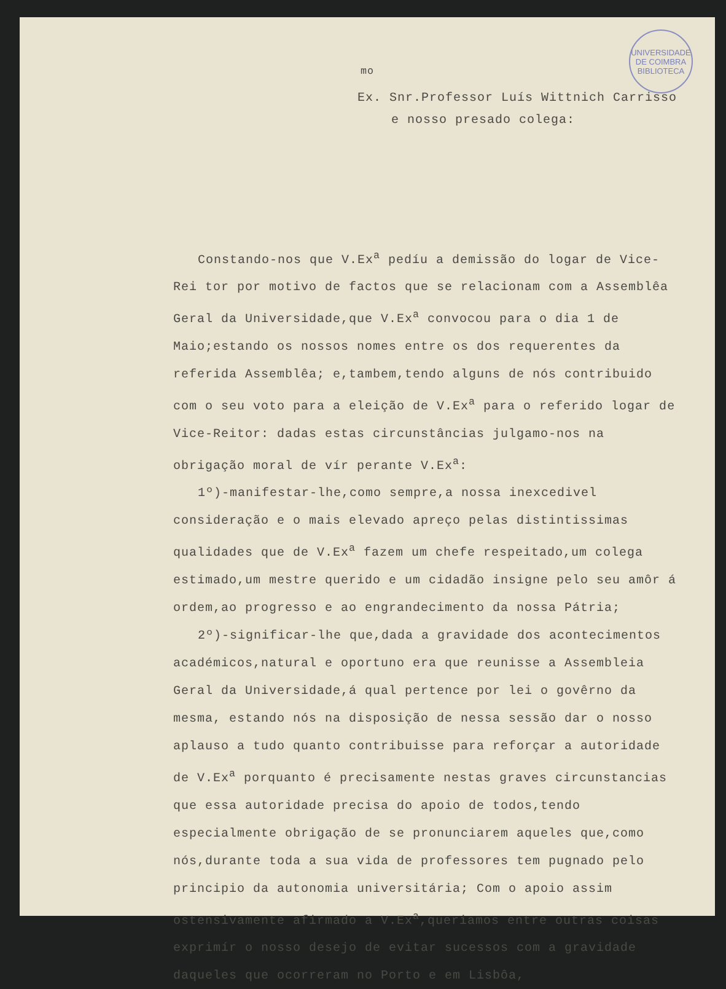UNIVERSIDADE DE COIMBRA
BIBLIOTECA
<sup>mo</sup>
Ex. Snr.Professor Luís Wittnich Carrisso
e nosso presado colega:
Constando-nos que V.Ex<sup>a</sup> pedíu a demissão do logar de Vice-Rei tor por motivo de factos que se relacionam com a Assemblêa Geral da Universidade,que V.Ex<sup>a</sup> convocou para o dia 1 de Maio;estando os nossos nomes entre os dos requerentes da referida Assemblêa; e,tambem,tendo alguns de nós contribuido com o seu voto para a eleição de V.Ex<sup>a</sup> para o referido logar de Vice-Reitor: dadas estas circunstâncias julgamo-nos na obrigação moral de vír perante V.Ex<sup>a</sup>:
1º)-manifestar-lhe,como sempre,a nossa inexcedivel consideração e o mais elevado apreço pelas distintissimas qualidades que de V.Ex<sup>a</sup> fazem um chefe respeitado,um colega estimado,um mestre querido e um cidadão insigne pelo seu amôr á ordem,ao progresso e ao engrandecimento da nossa Pátria;
2º)-significar-lhe que,dada a gravidade dos acontecimentos académicos,natural e oportuno era que reunisse a Assembleia Geral da Universidade,á qual pertence por lei o govêrno da mesma, estando nós na disposição de nessa sessão dar o nosso aplauso a tudo quanto contribuisse para reforçar a autoridade de V.Ex<sup>a</sup> porquanto é precisamente nestas graves circunstancias que essa autoridade precisa do apoio de todos,tendo especialmente obrigação de se pronunciarem aqueles que,como nós,durante toda a sua vida de professores tem pugnado pelo principio da autonomia universitária; Com o apoio assim ostensivamente afirmado a V.Ex<sup>a</sup>,queriamos entre outras coisas exprimír o nosso desejo de evitar sucessos com a gravidade daqueles que ocorreram no Porto e em Lisbôa,